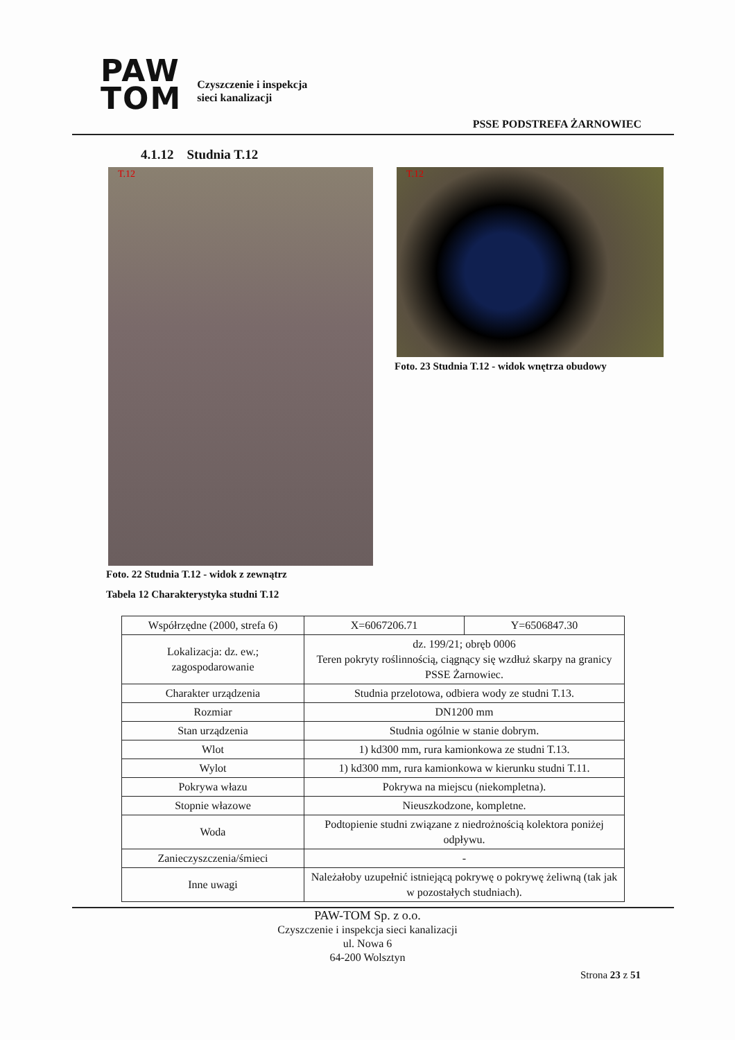PAW
TOM
Czyszczenie i inspekcja
sieci kanalizacji
PSSE PODSTREFA ŻARNOWIEC
4.1.12 Studnia T.12
T.12 T.12
Foto. 23 Studnia T.12 - widok wnętrza obudowy
Foto. 22 Studnia T.12 - widok z zewnątrz
Tabela 12 Charakterystyka studni T.12
| Współrzędne (2000, strefa 6) | X=6067206.71 | Y=6506847.30 |
| Lokalizacja: dz. ew.; zagospodarowanie | dz. 199/21; obręb 0006 Teren pokryty roślinnością, ciągnący się wzdłuż skarpy na granicy PSSE Żarnowiec. | |
| Charakter urządzenia | Studnia przelotowa, odbiera wody ze studni T.13. | |
| Rozmiar | DN1200 mm | |
| Stan urządzenia | Studnia ogólnie w stanie dobrym. | |
| Wlot | 1) kd300 mm, rura kamionkowa ze studni T.13. | |
| Wylot | 1) kd300 mm, rura kamionkowa w kierunku studni T.11. | |
| Pokrywa włazu | Pokrywa na miejscu (niekompletna). | |
| Stopnie włazowe | Nieuszkodzone, kompletne. | |
| Woda | Podtopienie studni związane z niedrożnością kolektora poniżej odpływu. | |
| Zanieczyszczenia/śmieci | - | |
| Inne uwagi | Należałoby uzupełnić istniejącą pokrywę o pokrywę żeliwną (tak jak w pozostałych studniach). | |
PAW-TOM Sp. z o.o.
Czyszczenie i inspekcja sieci kanalizacji
ul. Nowa 6
64-200 Wolsztyn
Strona 23 z 51